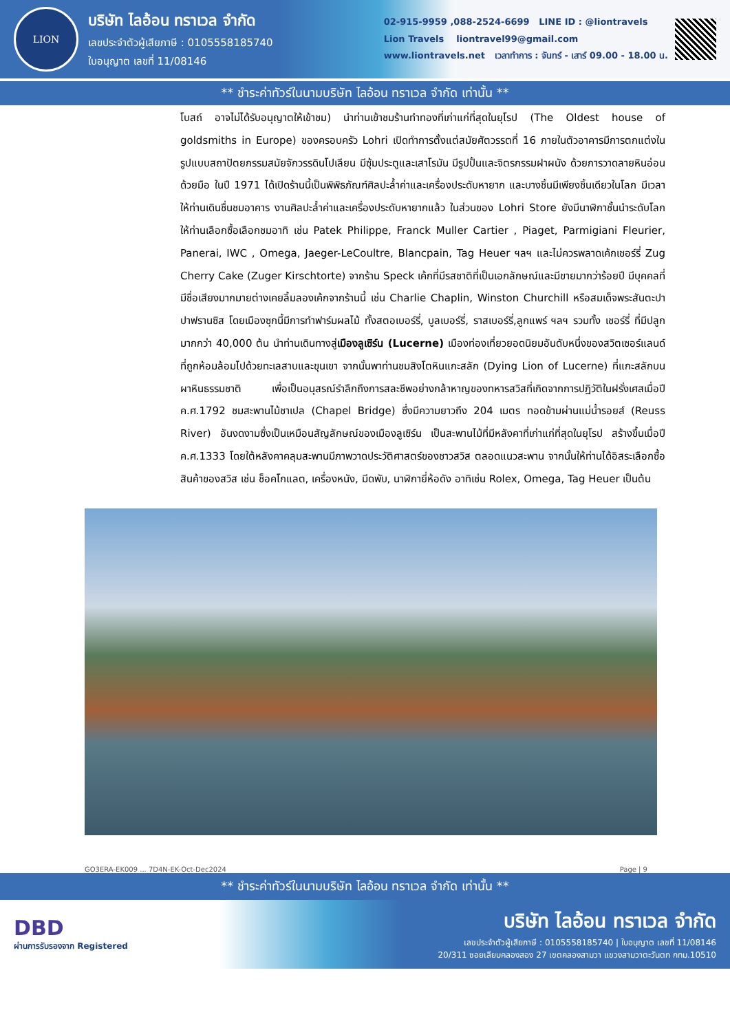LION
บริษัท ไลอ้อน ทราเวล จำกัด
เลขประจำตัวผู้เสียภาษี : 0105558185740
ใบอนุญาต เลขที่ 11/08146
02-915-9959 ,088-2524-6699 LINE ID : @liontravels
Lion Travels liontravel99@gmail.com
www.liontravels.net เวลาทำการ : จันทร์ - เสาร์ 09.00 - 18.00 น.
** ชำระค่าทัวร์ในนามบริษัท ไลอ้อน ทราเวล จำกัด เท่านั้น **
โบสถ์ อาจไม่ได้รับอนุญาตให้เข้าชม) นำท่านเข้าชมร้านทำทองที่เก่าแก่ที่สุดในยุโรป (The Oldest house of goldsmiths in Europe) ของครอบครัว Lohri เปิดทำการตั้งแต่สมัยศัตวรรตที่ 16 ภายในตัวอาคารมีการตกแต่งในรูปแบบสถาปัตยกรรมสมัยจักวรรดินโปเลียน มีซุ้มประตูและเสาโรมัน มีรูปปั้นและจิตรกรรมฝาผนัง ด้วยการวาดลายหินอ่อนด้วยมือ ในปี 1971 ได้เปิดร้านนี้เป็นพิพิธภัณฑ์ศิลปะล้ำค่าและเครื่องประดับหายาก และบางชิ้นมีเพียงชิ้นเดียวในโลก มีเวลาให้ท่านเดินชื่นชมอาคาร งานศิลปะล้ำค่าและเครื่องประดับหายากแล้ว ในส่วนของ Lohri Store ยังมีนาฬิกาชั้นนำระดับโลกให้ท่านเลือกซื้อเลือกชมอาทิ เช่น Patek Philippe, Franck Muller Cartier , Piaget, Parmigiani Fleurier, Panerai, IWC , Omega, Jaeger-LeCoultre, Blancpain, Tag Heuer ฯลฯ และไม่ควรพลาดเค้กเชอร์รี่ Zug Cherry Cake (Zuger Kirschtorte) จากร้าน Speck เค้กที่มีรสชาติที่เป็นเอกลักษณ์และมีขายมากว่าร้อยปี มีบุคคลที่มีชื่อเสียงมากมายต่างเคยลิ้มลองเค้กจากร้านนี้ เช่น Charlie Chaplin, Winston Churchill หรือสมเด็จพระสันตะปาปาฟรานซิส โดยเมืองซุกนี้มีการทำฟาร์มผลไม้ ทั้งสตอเบอร์รี่, บูลเบอร์รี่, ราสเบอร์รี่,ลูกแพร์ ฯลฯ รวมทั้ง เชอร์รี่ ที่มีปลูกมากกว่า 40,000 ต้น นำท่านเดินทางสู่เมืองลูเซิร์น (Lucerne) เมืองท่องเที่ยวยอดนิยมอันดับหนึ่งของสวิตเซอร์แลนด์ ที่ถูกห้อมล้อมไปด้วยทะเลสาบและขุนเขา จากนั้นพาท่านชมสิงโตหินแกะสลัก (Dying Lion of Lucerne) ที่แกะสลักบนผาหินธรรมชาติ เพื่อเป็นอนุสรณ์รำลึกถึงการสละชีพอย่างกล้าหาญของทหารสวิสที่เกิดจากการปฏิวัติในฝรั่งเศสเมื่อปี ค.ศ.1792 ชมสะพานไม้ชาเปล (Chapel Bridge) ซึ่งมีความยาวถึง 204 เมตร ทอดข้ามผ่านแม่น้ำรอยส์ (Reuss River) อันงดงามซึ่งเป็นเหมือนสัญลักษณ์ของเมืองลูเซิร์น เป็นสะพานไม้ที่มีหลังคาที่เก่าแก่ที่สุดในยุโรป สร้างขึ้นเมื่อปี ค.ศ.1333 โดยใต้หลังคาคลุมสะพานมีภาพวาดประวัติศาสตร์ของชาวสวิส ตลอดแนวสะพาน จากนั้นให้ท่านได้อิสระเลือกซื้อสินค้าของสวิส เช่น ช็อคโกแลต, เครื่องหนัง, มีดพับ, นาฬิกายี่ห้อดัง อาทิเช่น Rolex, Omega, Tag Heuer เป็นต้น
GO3ERA-EK009 ... 7D4N-EK-Oct-Dec2024 Page | 9
** ชำระค่าทัวร์ในนามบริษัท ไลอ้อน ทราเวล จำกัด เท่านั้น **
DBD
ผ่านการรับรองจาก Registered
บริษัท ไลอ้อน ทราเวล จำกัด
เลขประจำตัวผู้เสียภาษี : 0105558185740 | ใบอนุญาต เลขที่ 11/08146
20/311 ซอยเลียบคลองสอง 27 เขตคลองสามวา แขวงสามวาตะวันตก กทม.10510